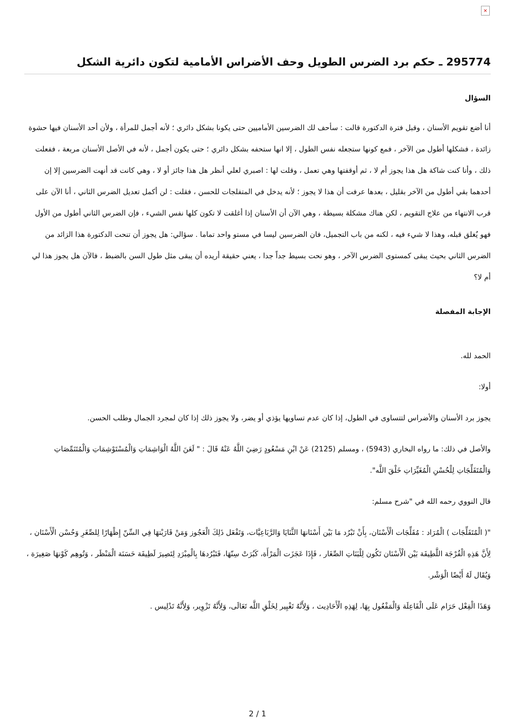×
295774 ـ حكم برد الضرس الطويل وحف الأضراس الأمامية لتكون دائرية الشكل
السؤال
أنا أضع تقويم الأسنان ، وقبل فترة الدكتورة قالت : سأحف لك الضرسين الأماميين حتى يكونا بشكل دائري ؛ لأنه أجمل للمرأة ، ولأن أحد الأسنان فيها حشوة زائدة ، فشكلها أطول من الآخر ، فمع كونها ستجعله نفس الطول ، إلا انها ستحفه بشكل دائري ؛ حتى يكون أجمل ، لأنه في الأصل الأسنان مربعة ، ففعلت ذلك ، وأنا كنت شاكة هل هذا يجوز أم لا ، ثم أوقفتها وهي تعمل ، وقلت لها : اصبري لعلي أنظر هل هذا جائز أو لا ، وهي كانت قد أنهت الضرسين إلا إن أحدهما بقي أطول من الآخر بقليل ، بعدها عرفت أن هذا لا يجوز ؛ لأنه يدخل في المتفلجات للحسن ، فقلت : لن أكمل تعديل الضرس الثاني ، أنا الآن على قرب الانتهاء من علاج التقويم ، لكن هناك مشكلة بسيطة ، وهي الآن أن الأسنان إذا أغلقت لا تكون كلها نفس الشيء ، فإن الضرس الثاني أطول من الأول فهو يُغلق قبله، وهذا لا شيء فيه ، لكنه من باب التجميل، فان الضرسين ليسا في مستو واحد تماما . سؤالي: هل يجوز أن تنحت الدكتورة هذا الزائد من الضرس الثاني بحيث يبقى كمستوى الضرس الآخر ، وهو نحت بسيط جداً جدا ، يعني حقيقة أريده أن يبقى مثل طول السن بالضبط ، فالآن هل يجوز هذا لي أم لا؟
الإجابة المفصلة
الحمد لله.
أولا:
يجوز برد الأسنان والأضراس لتتساوى في الطول، إذا كان عدم تساويها يؤذي أو يضر، ولا يجوز ذلك إذا كان لمجرد الجمال وطلب الحسن.
والأصل في ذلك: ما رواه البخاري (5943) ، ومسلم (2125) عَنْ ابْنِ مَسْعُودٍ رَضِيَ اللَّهُ عَنْهُ قَالَ : " لَعَنَ اللَّهُ الْوَاشِمَاتِ وَالْمُسْتَوْشِمَاتِ وَالْمُتَنَمِّصَاتِ وَالْمُتَفَلِّجَاتِ لِلْحُسْنِ الْمُغَيِّرَاتِ خَلْقَ اللَّه".
قال النووي رحمه الله في "شرح مسلم:
"( الْمُتَفَلِّجَات ) الْمُرَاد : مُفَلِّجَات الْأَسْنَان، بِأَنْ تَبْرُد مَا بَيْن أَسْنَانهَا الثَّنَايَا وَالرَّبَاعِيَّات، وَتَفْعَل ذَلِكَ الْعَجُوز وَمَنْ قَارَبْتهَا فِي السِّنّ إِظْهَارًا لِلصِّغَرِ وَحُسْن الْأَسْنَان ، لِأَنَّ هَذِهِ الْفُرْجَة اللَّطِيفَة بَيْن الْأَسْنَان تَكُون لِلْبَنَاتِ الصِّغَار ، فَإِذَا عَجَزَت الْمَرْأَة، كَبُرَتْ سِنّهَا، فَتَبْرُدهَا بِالْمِبْرَدِ لِتَصِيرَ لَطِيفَة حَسَنَة الْمَنْظَر ، وَتُوهِم كَوْنهَا صَغِيرَة ، وَيُقَال لَهُ أَيْضًا الْوَشْر.
وَهَذَا الْفِعْل حَرَام عَلَى الْفَاعِلَة وَالْمَفْعُول بِهَا، لِهَذِهِ الْأَحَادِيث ، وَلِأَنَّهُ تَغْيِير لِخَلْقِ اللَّه تَعَالَى، وَلِأَنَّهُ تَزْوِير، وَلِأَنَّهُ تَدْلِيس .
2 / 1